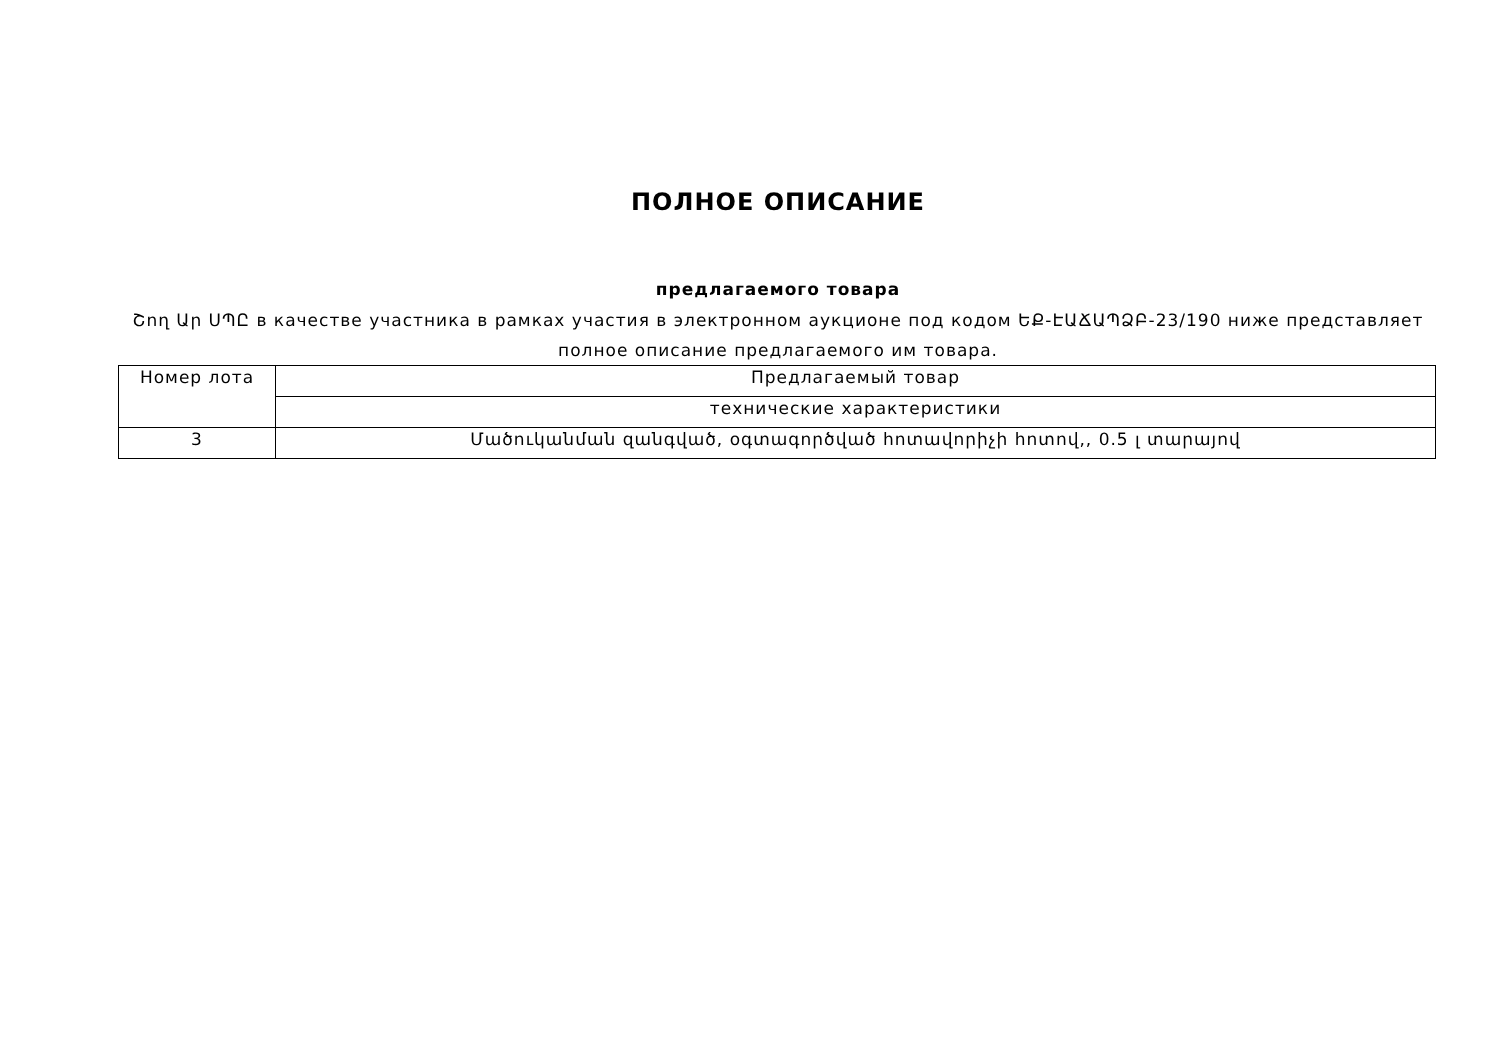ПОЛНОЕ ОПИСАНИЕ
предлагаемого товара
Շող Ար ՍՊԸ в качестве участника в рамках участия в электронном аукционе под кодом ԵՔ-ԷԱՃԱՊՁԲ-23/190 ниже представляет полное описание предлагаемого им товара.
| Номер лота | Предлагаемый товар |
| | технические характеристики |
| 3 | Մածուկանման զանգված, օգտագործված հոտավորիչի հոտով,, 0.5 լ տարայով |